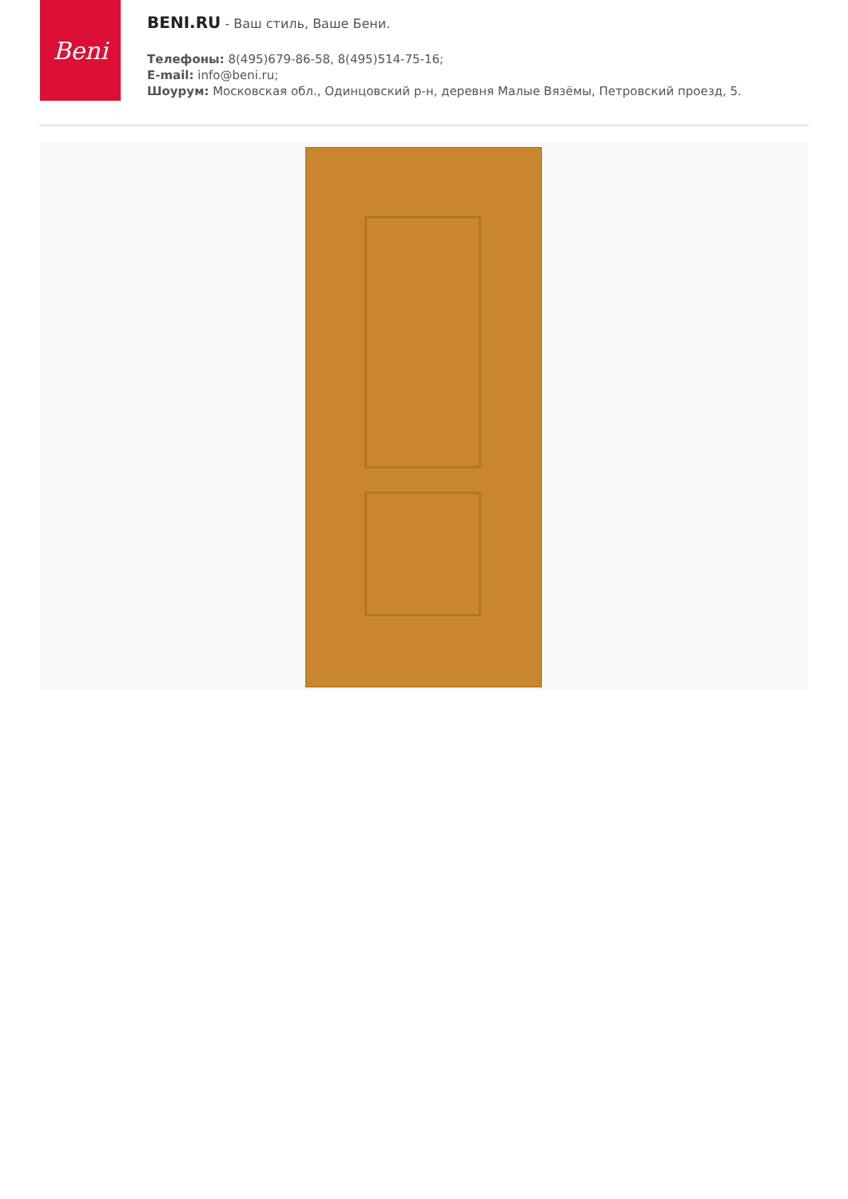Beni
BENI.RU - Ваш стиль, Ваше Бени.
Телефоны: 8(495)679-86-58, 8(495)514-75-16;
E-mail: info@beni.ru;
Шоурум: Московская обл., Одинцовский р-н, деревня Малые Вязёмы, Петровский проезд, 5.